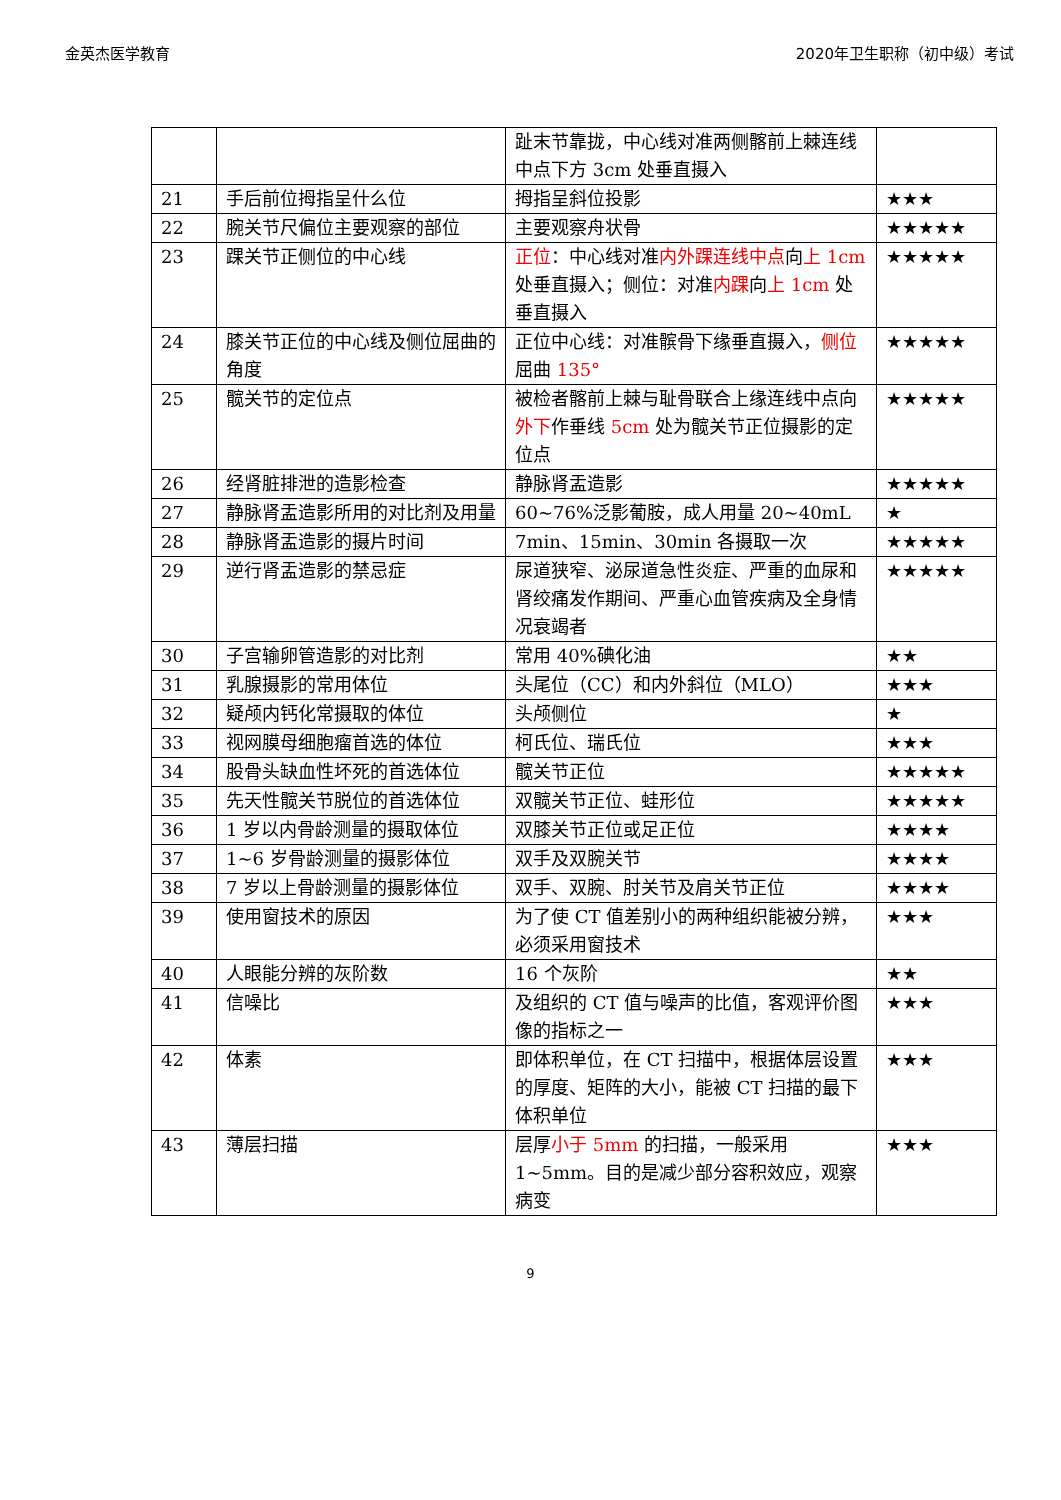金英杰医学教育 2020年卫生职称（初中级）考试
| | | 趾末节靠拢，中心线对准两侧髂前上棘连线中点下方 3cm 处垂直摄入 | |
| 21 | 手后前位拇指呈什么位 | 拇指呈斜位投影 | ★★★ |
| 22 | 腕关节尺偏位主要观察的部位 | 主要观察舟状骨 | ★★★★★ |
| 23 | 踝关节正侧位的中心线 | 正位 ：中心线对准 内外踝连线中点 向 上 1cm 处垂直摄入；侧位：对准 内踝 向 上 1cm 处垂直摄入 | ★★★★★ |
| 24 | 膝关节正位的中心线及侧位屈曲的角度 | 正位中心线：对准髌骨下缘垂直摄入， 侧位 屈曲 135° | ★★★★★ |
| 25 | 髋关节的定位点 | 被检者髂前上棘与耻骨联合上缘连线中点向 外下 作垂线 5cm 处为髋关节正位摄影的定位点 | ★★★★★ |
| 26 | 经肾脏排泄的造影检查 | 静脉肾盂造影 | ★★★★★ |
| 27 | 静脉肾盂造影所用的对比剂及用量 | 60~76%泛影葡胺，成人用量 20~40mL | ★ |
| 28 | 静脉肾盂造影的摄片时间 | 7min、15min、30min 各摄取一次 | ★★★★★ |
| 29 | 逆行肾盂造影的禁忌症 | 尿道狭窄、泌尿道急性炎症、严重的血尿和肾绞痛发作期间、严重心血管疾病及全身情况衰竭者 | ★★★★★ |
| 30 | 子宫输卵管造影的对比剂 | 常用 40%碘化油 | ★★ |
| 31 | 乳腺摄影的常用体位 | 头尾位（CC）和内外斜位（MLO） | ★★★ |
| 32 | 疑颅内钙化常摄取的体位 | 头颅侧位 | ★ |
| 33 | 视网膜母细胞瘤首选的体位 | 柯氏位、瑞氏位 | ★★★ |
| 34 | 股骨头缺血性坏死的首选体位 | 髋关节正位 | ★★★★★ |
| 35 | 先天性髋关节脱位的首选体位 | 双髋关节正位、蛙形位 | ★★★★★ |
| 36 | 1 岁以内骨龄测量的摄取体位 | 双膝关节正位或足正位 | ★★★★ |
| 37 | 1~6 岁骨龄测量的摄影体位 | 双手及双腕关节 | ★★★★ |
| 38 | 7 岁以上骨龄测量的摄影体位 | 双手、双腕、肘关节及肩关节正位 | ★★★★ |
| 39 | 使用窗技术的原因 | 为了使 CT 值差别小的两种组织能被分辨，必须采用窗技术 | ★★★ |
| 40 | 人眼能分辨的灰阶数 | 16 个灰阶 | ★★ |
| 41 | 信噪比 | 及组织的 CT 值与噪声的比值，客观评价图像的指标之一 | ★★★ |
| 42 | 体素 | 即体积单位，在 CT 扫描中，根据体层设置的厚度、矩阵的大小，能被 CT 扫描的最下体积单位 | ★★★ |
| 43 | 薄层扫描 | 层厚 小于 5mm 的扫描，一般采用 1~5mm。目的是减少部分容积效应，观察病变 | ★★★ |
9